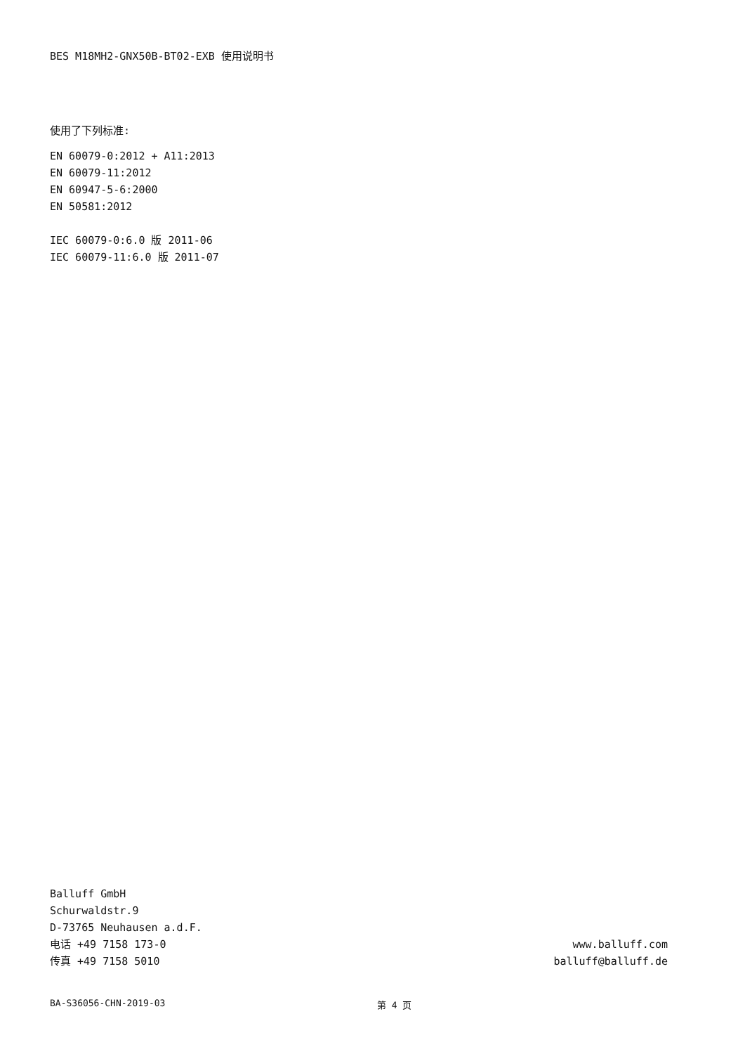BES M18MH2-GNX50B-BT02-EXB 使用说明书
使用了下列标准:
EN 60079-0:2012 + A11:2013
EN 60079-11:2012
EN 60947-5-6:2000
EN 50581:2012
IEC 60079-0:6.0 版 2011-06
IEC 60079-11:6.0 版 2011-07
Balluff GmbH
Schurwaldstr.9
D-73765 Neuhausen a.d.F.
电话 +49 7158 173-0
传真 +49 7158 5010
www.balluff.com
balluff@balluff.de
BA-S36056-CHN-2019-03 第 4 页